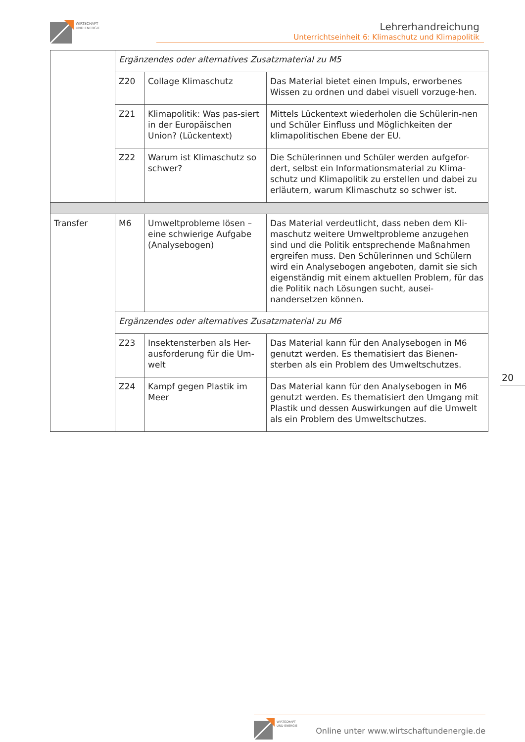WIRTSCHAFT
UND ENERGIE
Lehrerhandreichung
Unterrichtseinheit 6: Klimaschutz und Klimapolitik
| | Ergänzendes oder alternatives Zusatzmaterial zu M5 | | |
| | Z20 | Collage Klimaschutz | Das Material bietet einen Impuls, erworbenes Wissen zu ordnen und dabei visuell vorzuge-hen. |
| | Z21 | Klimapolitik: Was pas-siert in der Europäischen Union? (Lückentext) | Mittels Lückentext wiederholen die Schülerin-nen und Schüler Einfluss und Möglichkeiten der klimapolitischen Ebene der EU. |
| | Z22 | Warum ist Klimaschutz so schwer? | Die Schülerinnen und Schüler werden aufgefor-dert, selbst ein Informationsmaterial zu Klima-schutz und Klimapolitik zu erstellen und dabei zu erläutern, warum Klimaschutz so schwer ist. |
| Transfer | M6 | Umweltprobleme lösen – eine schwierige Aufgabe (Analysebogen) | Das Material verdeutlicht, dass neben dem Kli-maschutz weitere Umweltprobleme anzugehen sind und die Politik entsprechende Maßnahmen ergreifen muss. Den Schülerinnen und Schülern wird ein Analysebogen angeboten, damit sie sich eigenständig mit einem aktuellen Problem, für das die Politik nach Lösungen sucht, ausei-nandersetzen können. |
| | Ergänzendes oder alternatives Zusatzmaterial zu M6 | | |
| | Z23 | Insektensterben als Her-ausforderung für die Um-welt | Das Material kann für den Analysebogen in M6 genutzt werden. Es thematisiert das Bienen-sterben als ein Problem des Umweltschutzes. |
| | Z24 | Kampf gegen Plastik im Meer | Das Material kann für den Analysebogen in M6 genutzt werden. Es thematisiert den Umgang mit Plastik und dessen Auswirkungen auf die Umwelt als ein Problem des Umweltschutzes. |
20
WIRTSCHAFT
UND ENERGIE
Online unter www.wirtschaftundenergie.de